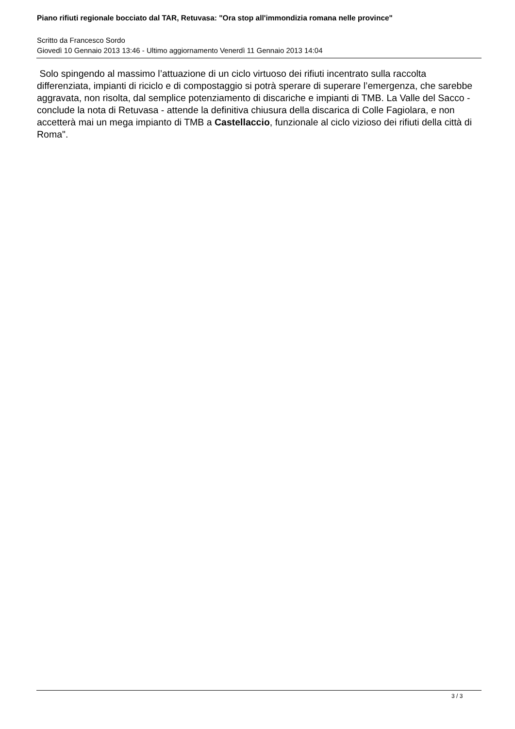Piano rifiuti regionale bocciato dal TAR, Retuvasa: "Ora stop all'immondizia romana nelle province"
Scritto da Francesco Sordo
Giovedì 10 Gennaio 2013 13:46 - Ultimo aggiornamento Venerdì 11 Gennaio 2013 14:04
Solo spingendo al massimo l’attuazione di un ciclo virtuoso dei rifiuti incentrato sulla raccolta differenziata, impianti di riciclo e di compostaggio si potrà sperare di superare l’emergenza, che sarebbe aggravata, non risolta, dal semplice potenziamento di discariche e impianti di TMB. La Valle del Sacco - conclude la nota di Retuvasa - attende la definitiva chiusura della discarica di Colle Fagiolara, e non accetterà mai un mega impianto di TMB a Castellaccio, funzionale al ciclo vizioso dei rifiuti della città di Roma".
3 / 3